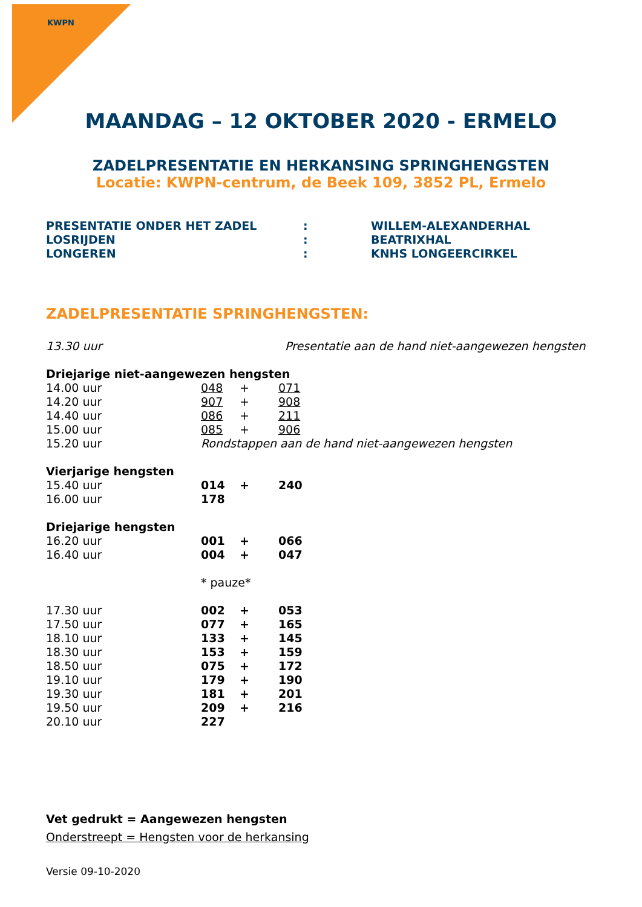KWPN
MAANDAG – 12 OKTOBER 2020 - ERMELO
ZADELPRESENTATIE EN HERKANSING SPRINGHENGSTEN
Locatie: KWPN-centrum, de Beek 109, 3852 PL, Ermelo
| PRESENTATIE ONDER HET ZADEL | : | WILLEM-ALEXANDERHAL |
| LOSRIJDEN | : | BEATRIXHAL |
| LONGEREN | : | KNHS LONGEERCIRKEL |
ZADELPRESENTATIE SPRINGHENGSTEN:
| 13.30 uur | Presentatie aan de hand niet-aangewezen hengsten | | |
| Driejarige niet-aangewezen hengsten | | | |
| 14.00 uur | 048 | + | 071 |
| 14.20 uur | 907 | + | 908 |
| 14.40 uur | 086 | + | 211 |
| 15.00 uur | 085 | + | 906 |
| 15.20 uur | Rondstappen aan de hand niet-aangewezen hengsten | | |
| Vierjarige hengsten | | | |
| 15.40 uur | 014 | + | 240 |
| 16.00 uur | 178 | | |
| Driejarige hengsten | | | |
| 16.20 uur | 001 | + | 066 |
| 16.40 uur | 004 | + | 047 |
| | * pauze* | | |
| 17.30 uur | 002 | + | 053 |
| 17.50 uur | 077 | + | 165 |
| 18.10 uur | 133 | + | 145 |
| 18.30 uur | 153 | + | 159 |
| 18.50 uur | 075 | + | 172 |
| 19.10 uur | 179 | + | 190 |
| 19.30 uur | 181 | + | 201 |
| 19.50 uur | 209 | + | 216 |
| 20.10 uur | 227 | | |
Vet gedrukt = Aangewezen hengsten
Onderstreept = Hengsten voor de herkansing
Versie 09-10-2020